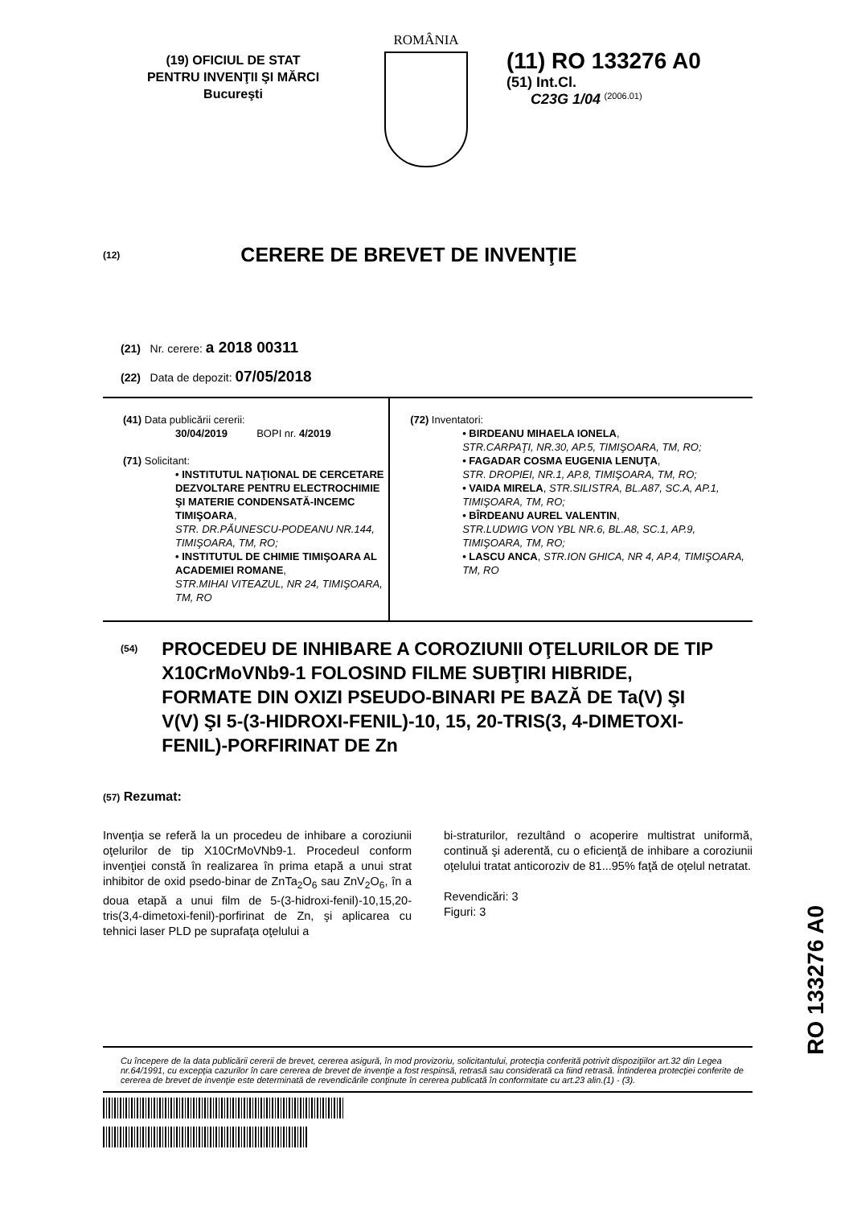(19) OFICIUL DE STAT
PENTRU INVENŢII ŞI MĂRCI
Bucureşti
ROMÂNIA
(11) RO 133276 A0
(51) Int.Cl.
C23G 1/04 <sup>(2006.01)</sup>
(12)
CERERE DE BREVET DE INVENŢIE
(21) Nr. cerere: a 2018 00311
(22) Data de depozit: 07/05/2018
(41) Data publicării cererii:
30/04/2019 BOPI nr. 4/2019
(71) Solicitant:
• INSTITUTUL NAŢIONAL DE CERCETARE DEZVOLTARE PENTRU ELECTROCHIMIE ŞI MATERIE CONDENSATĂ-INCEMC TIMIŞOARA,
STR. DR.PĂUNESCU-PODEANU NR.144, TIMIŞOARA, TM, RO;
• INSTITUTUL DE CHIMIE TIMIŞOARA AL ACADEMIEI ROMANE,
STR.MIHAI VITEAZUL, NR 24, TIMIŞOARA, TM, RO
(72) Inventatori:
• BIRDEANU MIHAELA IONELA,
STR.CARPAŢI, NR.30, AP.5, TIMIŞOARA, TM, RO;
• FAGADAR COSMA EUGENIA LENUŢA,
STR. DROPIEI, NR.1, AP.8, TIMIŞOARA, TM, RO;
• VAIDA MIRELA, STR.SILISTRA, BL.A87, SC.A, AP.1, TIMIŞOARA, TM, RO;
• BÎRDEANU AUREL VALENTIN,
STR.LUDWIG VON YBL NR.6, BL.A8, SC.1, AP.9, TIMIŞOARA, TM, RO;
• LASCU ANCA, STR.ION GHICA, NR 4, AP.4, TIMIŞOARA, TM, RO
(54)
PROCEDEU DE INHIBARE A COROZIUNII OŢELURILOR DE TIP X10CrMoVNb9-1 FOLOSIND FILME SUBŢIRI HIBRIDE, FORMATE DIN OXIZI PSEUDO-BINARI PE BAZĂ DE Ta(V) ŞI V(V) ŞI 5-(3-HIDROXI-FENIL)-10, 15, 20-TRIS(3, 4-DIMETOXI-FENIL)-PORFIRINAT DE Zn
(57) Rezumat:
Invenţia se referă la un procedeu de inhibare a coroziunii oţelurilor de tip X10CrMoVNb9-1. Procedeul conform invenţiei constă în realizarea în prima etapă a unui strat inhibitor de oxid psedo-binar de ZnTa<sub>2</sub>O<sub>6</sub> sau ZnV<sub>2</sub>O<sub>6</sub>, în a doua etapă a unui film de 5-(3-hidroxi-fenil)-10,15,20-tris(3,4-dimetoxi-fenil)-porfirinat de Zn, şi aplicarea cu tehnici laser PLD pe suprafaţa oţelului a
bi-straturilor, rezultând o acoperire multistrat uniformă, continuă şi aderentă, cu o eficienţă de inhibare a coroziunii oţelului tratat anticoroziv de 81...95% faţă de oţelul netratat.
Revendicări: 3
Figuri: 3
Cu începere de la data publicării cererii de brevet, cererea asigură, în mod provizoriu, solicitantului, protecţia conferită potrivit dispoziţiilor art.32 din Legea nr.64/1991, cu excepţia cazurilor în care cererea de brevet de invenţie a fost respinsă, retrasă sau considerată ca fiind retrasă. Întinderea protecţiei conferite de cererea de brevet de invenţie este determinată de revendicările conţinute în cererea publicată în conformitate cu art.23 alin.(1) - (3).
RO 133276 A0